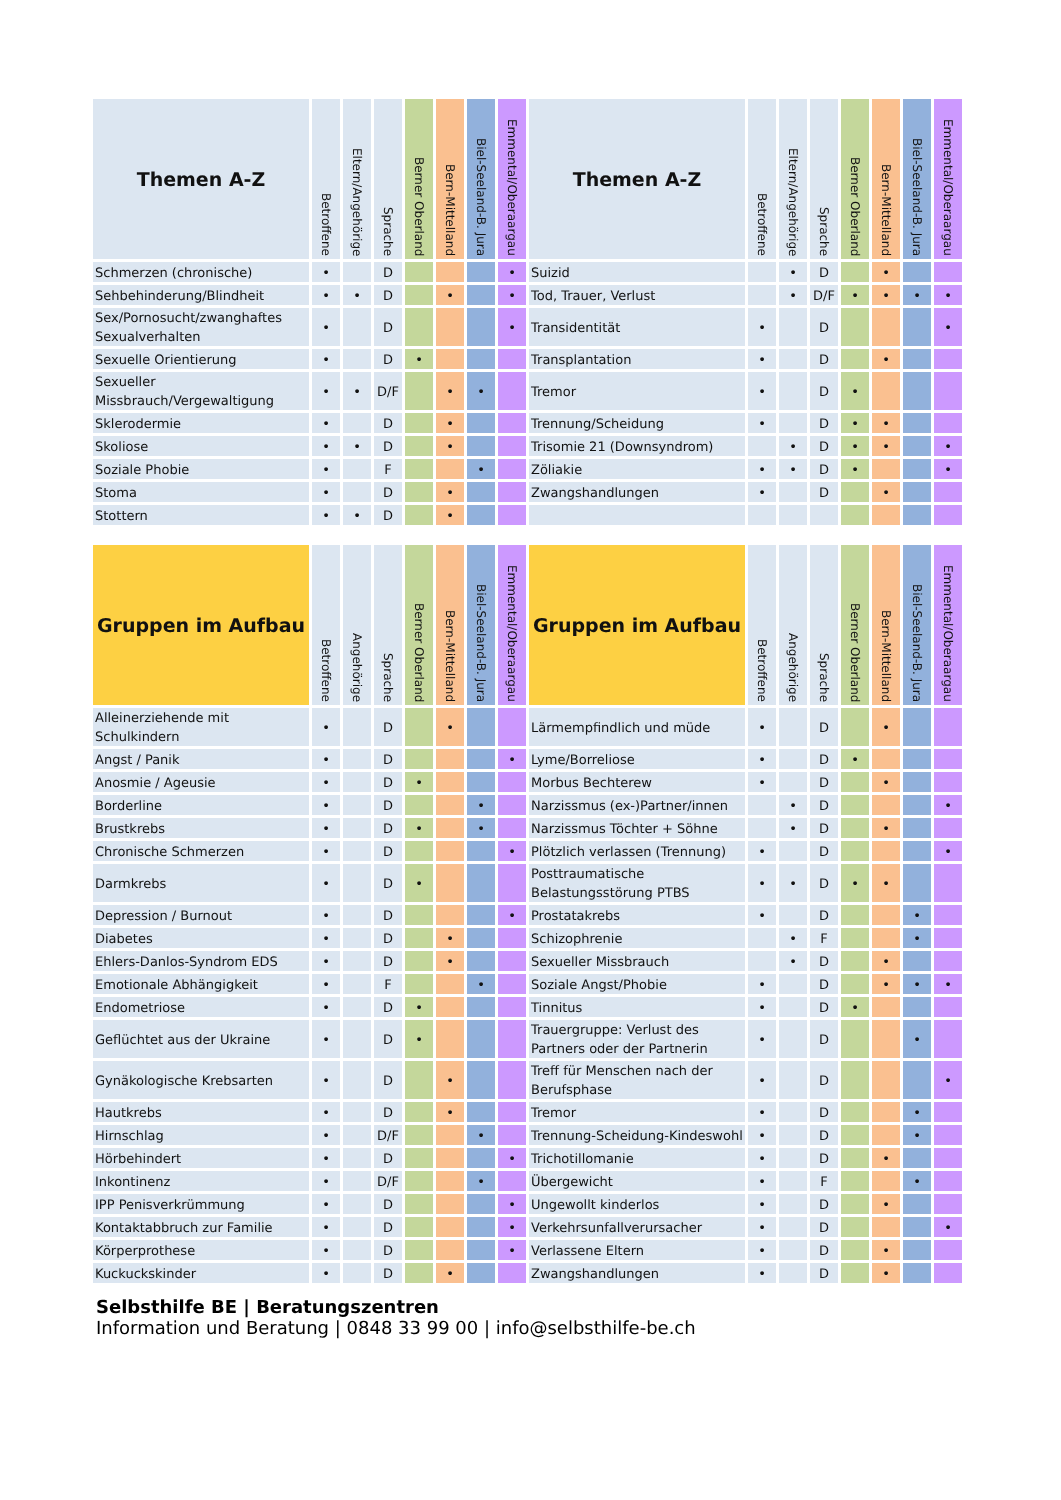| Themen A-Z | Betroffene | Eltern/Angehörige | Sprache | Berner Oberland | Bern-Mittelland | Biel-Seeland-B. Jura | Emmental/Oberaargau | Themen A-Z | Betroffene | Eltern/Angehörige | Sprache | Berner Oberland | Bern-Mittelland | Biel-Seeland-B. Jura | Emmental/Oberaargau |
| --- | --- | --- | --- | --- | --- | --- | --- | --- | --- | --- | --- | --- | --- | --- | --- |
| Schmerzen (chronische) | • | | D | | | | • | Suizid | | • | D | | • | | |
| Sehbehinderung/Blindheit | • | • | D | | • | | • | Tod, Trauer, Verlust | | • | D/F | • | • | • | • |
| Sex/Pornosucht/zwanghaftes Sexualverhalten | • | | D | | | | • | Transidentität | • | | D | | | | • |
| Sexuelle Orientierung | • | | D | • | | | | Transplantation | • | | D | | • | | |
| Sexueller Missbrauch/Vergewaltigung | • | • | D/F | | • | • | | Tremor | • | | D | • | | | |
| Sklerodermie | • | | D | | • | | | Trennung/Scheidung | • | | D | • | • | | |
| Skoliose | • | • | D | | • | | | Trisomie 21 (Downsyndrom) | | • | D | • | • | | • |
| Soziale Phobie | • | | F | | | • | | Zöliakie | • | • | D | • | | | • |
| Stoma | • | | D | | • | | | Zwangshandlungen | • | | D | | • | | |
| Stottern | • | • | D | | • | | | | | | | | | | |
| Gruppen im Aufbau | Betroffene | Angehörige | Sprache | Berner Oberland | Bern-Mittelland | Biel-Seeland-B. Jura | Emmental/Oberaargau | Gruppen im Aufbau | Betroffene | Angehörige | Sprache | Berner Oberland | Bern-Mittelland | Biel-Seeland-B. Jura | Emmental/Oberaargau |
| --- | --- | --- | --- | --- | --- | --- | --- | --- | --- | --- | --- | --- | --- | --- | --- |
| Alleinerziehende mit Schulkindern | • | | D | | • | | | Lärmempfindlich und müde | • | | D | | • | | |
| Angst / Panik | • | | D | | | | • | Lyme/Borreliose | • | | D | • | | | |
| Anosmie / Ageusie | • | | D | • | | | | Morbus Bechterew | • | | D | | • | | |
| Borderline | • | | D | | | • | | Narzissmus (ex-)Partner/innen | | • | D | | | | • |
| Brustkrebs | • | | D | • | | • | | Narzissmus Töchter + Söhne | | • | D | | • | | |
| Chronische Schmerzen | • | | D | | | | • | Plötzlich verlassen (Trennung) | • | | D | | | | • |
| Darmkrebs | • | | D | • | | | | Posttraumatische Belastungsstörung PTBS | • | • | D | • | • | | |
| Depression / Burnout | • | | D | | | | • | Prostatakrebs | • | | D | | | • | |
| Diabetes | • | | D | | • | | | Schizophrenie | | • | F | | | • | |
| Ehlers-Danlos-Syndrom EDS | • | | D | | • | | | Sexueller Missbrauch | | • | D | | • | | |
| Emotionale Abhängigkeit | • | | F | | | • | | Soziale Angst/Phobie | • | | D | | • | • | • |
| Endometriose | • | | D | • | | | | Tinnitus | • | | D | • | | | |
| Geflüchtet aus der Ukraine | • | | D | • | | | | Trauergruppe: Verlust des Partners oder der Partnerin | • | | D | | | • | |
| Gynäkologische Krebsarten | • | | D | | • | | | Treff für Menschen nach der Berufsphase | • | | D | | | | • |
| Hautkrebs | • | | D | | • | | | Tremor | • | | D | | | • | |
| Hirnschlag | • | | D/F | | | • | | Trennung-Scheidung-Kindeswohl | • | | D | | | • | |
| Hörbehindert | • | | D | | | | • | Trichotillomanie | • | | D | | • | | |
| Inkontinenz | • | | D/F | | | • | | Übergewicht | • | | F | | | • | |
| IPP Penisverkrümmung | • | | D | | | | • | Ungewollt kinderlos | • | | D | | • | | |
| Kontaktabbruch zur Familie | • | | D | | | | • | Verkehrsunfallverursacher | • | | D | | | | • |
| Körperprothese | • | | D | | | | • | Verlassene Eltern | • | | D | | • | | |
| Kuckuckskinder | • | | D | | • | | | Zwangshandlungen | • | | D | | • | | |
Selbsthilfe BE | Beratungszentren
Information und Beratung | 0848 33 99 00 | info@selbsthilfe-be.ch